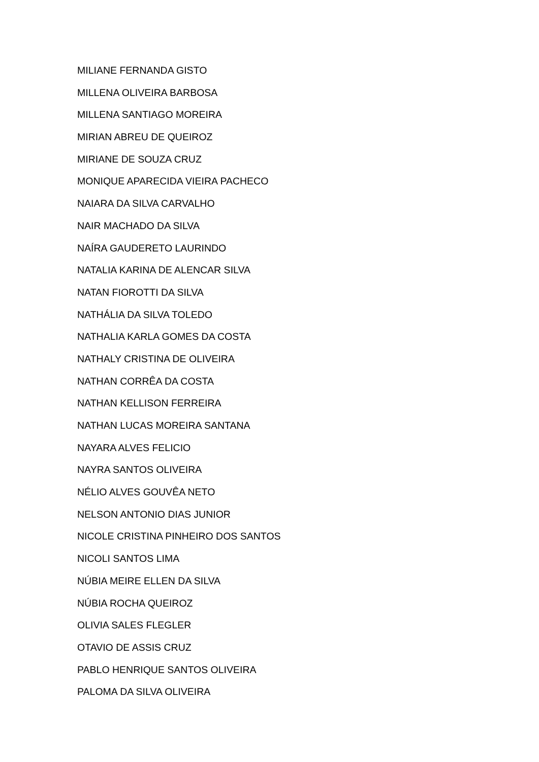MILIANE FERNANDA GISTO
MILLENA OLIVEIRA BARBOSA
MILLENA SANTIAGO MOREIRA
MIRIAN ABREU DE QUEIROZ
MIRIANE DE SOUZA CRUZ
MONIQUE APARECIDA VIEIRA PACHECO
NAIARA DA SILVA CARVALHO
NAIR MACHADO DA SILVA
NAÍRA GAUDERETO LAURINDO
NATALIA KARINA DE ALENCAR SILVA
NATAN FIOROTTI DA SILVA
NATHÁLIA DA SILVA TOLEDO
NATHALIA KARLA GOMES DA COSTA
NATHALY CRISTINA DE OLIVEIRA
NATHAN CORRÊA DA COSTA
NATHAN KELLISON FERREIRA
NATHAN LUCAS MOREIRA SANTANA
NAYARA ALVES FELICIO
NAYRA SANTOS OLIVEIRA
NÉLIO ALVES GOUVÊA NETO
NELSON ANTONIO DIAS JUNIOR
NICOLE CRISTINA PINHEIRO DOS SANTOS
NICOLI SANTOS LIMA
NÚBIA MEIRE ELLEN DA SILVA
NÚBIA ROCHA QUEIROZ
OLIVIA SALES FLEGLER
OTAVIO DE ASSIS CRUZ
PABLO HENRIQUE SANTOS OLIVEIRA
PALOMA DA SILVA OLIVEIRA